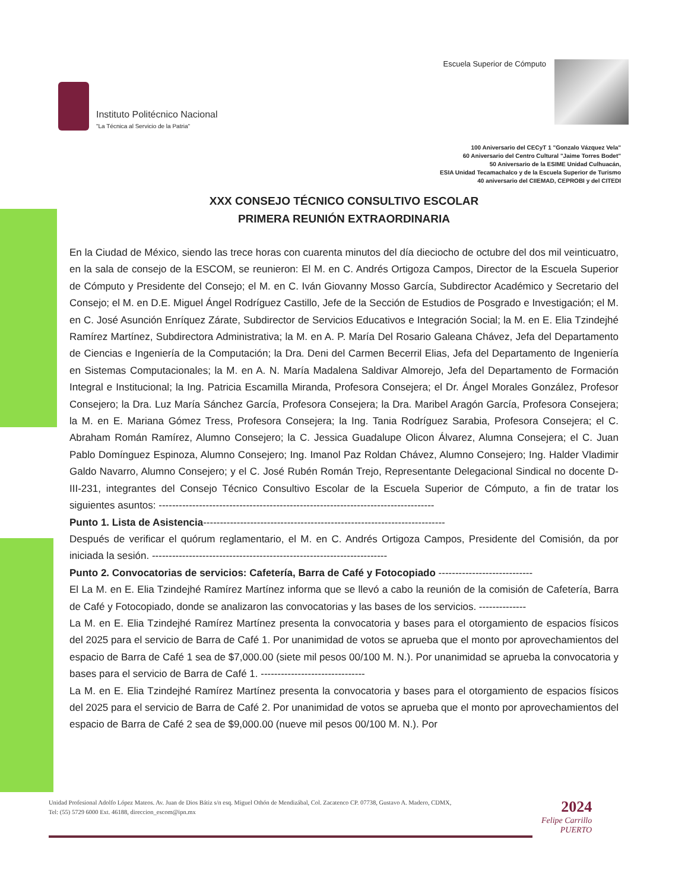Instituto Politécnico Nacional
"La Técnica al Servicio de la Patria"
Escuela Superior de Cómputo
100 Aniversario del CECyT 1 "Gonzalo Vázquez Vela"
60 Aniversario del Centro Cultural "Jaime Torres Bodet"
50 Aniversario de la ESIME Unidad Culhuacán,
ESIA Unidad Tecamachalco y de la Escuela Superior de Turismo
40 aniversario del CIIEMAD, CEPROBI y del CITEDI
XXX CONSEJO TÉCNICO CONSULTIVO ESCOLAR
PRIMERA REUNIÓN EXTRAORDINARIA
En la Ciudad de México, siendo las trece horas con cuarenta minutos del día dieciocho de octubre del dos mil veinticuatro, en la sala de consejo de la ESCOM, se reunieron: El M. en C. Andrés Ortigoza Campos, Director de la Escuela Superior de Cómputo y Presidente del Consejo; el M. en C. Iván Giovanny Mosso García, Subdirector Académico y Secretario del Consejo; el M. en D.E. Miguel Ángel Rodríguez Castillo, Jefe de la Sección de Estudios de Posgrado e Investigación; el M. en C. José Asunción Enríquez Zárate, Subdirector de Servicios Educativos e Integración Social; la M. en E. Elia Tzindejhé Ramírez Martínez, Subdirectora Administrativa; la M. en A. P. María Del Rosario Galeana Chávez, Jefa del Departamento de Ciencias e Ingeniería de la Computación; la Dra. Deni del Carmen Becerril Elias, Jefa del Departamento de Ingeniería en Sistemas Computacionales; la M. en A. N. María Madalena Saldivar Almorejo, Jefa del Departamento de Formación Integral e Institucional; la Ing. Patricia Escamilla Miranda, Profesora Consejera; el Dr. Ángel Morales González, Profesor Consejero; la Dra. Luz María Sánchez García, Profesora Consejera; la Dra. Maribel Aragón García, Profesora Consejera; la M. en E. Mariana Gómez Tress, Profesora Consejera; la Ing. Tania Rodríguez Sarabia, Profesora Consejera; el C. Abraham Román Ramírez, Alumno Consejero; la C. Jessica Guadalupe Olicon Álvarez, Alumna Consejera; el C. Juan Pablo Domínguez Espinoza, Alumno Consejero; Ing. Imanol Paz Roldan Chávez, Alumno Consejero; Ing. Halder Vladimir Galdo Navarro, Alumno Consejero; y el C. José Rubén Román Trejo, Representante Delegacional Sindical no docente D-III-231, integrantes del Consejo Técnico Consultivo Escolar de la Escuela Superior de Cómputo, a fin de tratar los siguientes asuntos: ----------------------------------------------------------------------------------
Punto 1. Lista de Asistencia------------------------------------------------------------------------
Después de verificar el quórum reglamentario, el M. en C. Andrés Ortigoza Campos, Presidente del Comisión, da por iniciada la sesión. ----------------------------------------------------------------------
Punto 2. Convocatorias de servicios: Cafetería, Barra de Café y Fotocopiado ----------------------------
El La M. en E. Elia Tzindejhé Ramírez Martínez informa que se llevó a cabo la reunión de la comisión de Cafetería, Barra de Café y Fotocopiado, donde se analizaron las convocatorias y las bases de los servicios. --------------
La M. en E. Elia Tzindejhé Ramírez Martínez presenta la convocatoria y bases para el otorgamiento de espacios físicos del 2025 para el servicio de Barra de Café 1. Por unanimidad de votos se aprueba que el monto por aprovechamientos del espacio de Barra de Café 1 sea de $7,000.00 (siete mil pesos 00/100 M. N.). Por unanimidad se aprueba la convocatoria y bases para el servicio de Barra de Café 1. -------------------------------
La M. en E. Elia Tzindejhé Ramírez Martínez presenta la convocatoria y bases para el otorgamiento de espacios físicos del 2025 para el servicio de Barra de Café 2. Por unanimidad de votos se aprueba que el monto por aprovechamientos del espacio de Barra de Café 2 sea de $9,000.00 (nueve mil pesos 00/100 M. N.). Por
Unidad Profesional Adolfo López Mateos. Av. Juan de Dios Bátiz s/n esq. Miguel Othón de Mendizábal, Col. Zacatenco CP. 07738, Gustavo A. Madero, CDMX,
Tel: (55) 5729 6000 Ext. 46188, direccion_escom@ipn.mx
2024
Felipe Carrillo
PUERTO